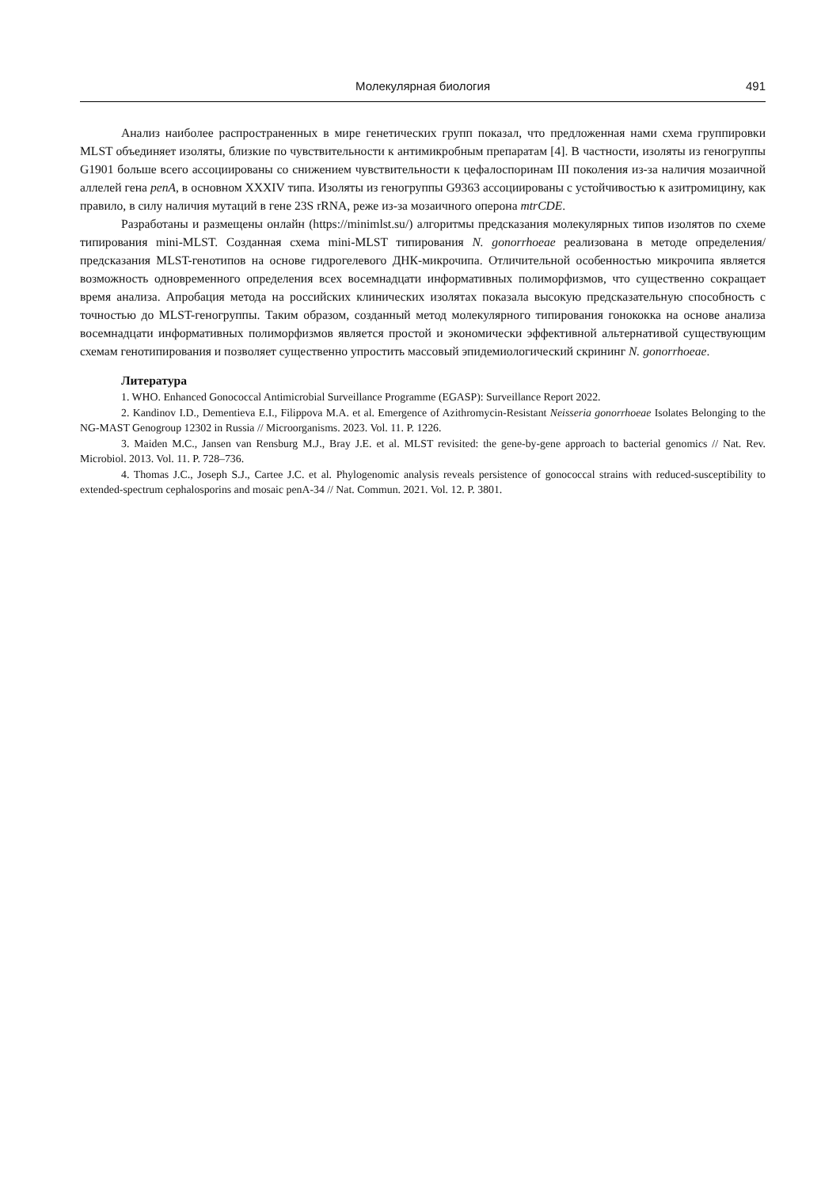Молекулярная биология 491
Анализ наиболее распространенных в мире генетических групп показал, что предложенная нами схема группировки MLST объединяет изоляты, близкие по чувствительности к антимикробным препаратам [4]. В частности, изоляты из геногруппы G1901 больше всего ассоциированы со снижением чувствительности к цефалоспоринам III поколения из-за наличия мозаичной аллелей гена penA, в основном XXXIV типа. Изоляты из геногруппы G9363 ассоциированы с устойчивостью к азитромицину, как правило, в силу наличия мутаций в гене 23S rRNA, реже из-за мозаичного оперона mtrCDE.
Разработаны и размещены онлайн (https://minimlst.su/) алгоритмы предсказания молекулярных типов изолятов по схеме типирования mini-MLST. Созданная схема mini-MLST типирования N. gonorrhoeae реализована в методе определения/предсказания MLST-генотипов на основе гидрогелевого ДНК-микрочипа. Отличительной особенностью микрочипа является возможность одновременного определения всех восемнадцати информативных полиморфизмов, что существенно сокращает время анализа. Апробация метода на российских клинических изолятах показала высокую предсказательную способность с точностью до MLST-геногруппы. Таким образом, созданный метод молекулярного типирования гонококка на основе анализа восемнадцати информативных полиморфизмов является простой и экономически эффективной альтернативой существующим схемам генотипирования и позволяет существенно упростить массовый эпидемиологический скрининг N. gonorrhoeae.
Литература
1. WHO. Enhanced Gonococcal Antimicrobial Surveillance Programme (EGASP): Surveillance Report 2022.
2. Kandinov I.D., Dementieva E.I., Filippova M.A. et al. Emergence of Azithromycin-Resistant Neisseria gonorrhoeae Isolates Belonging to the NG-MAST Genogroup 12302 in Russia // Microorganisms. 2023. Vol. 11. P. 1226.
3. Maiden M.C., Jansen van Rensburg M.J., Bray J.E. et al. MLST revisited: the gene-by-gene approach to bacterial genomics // Nat. Rev. Microbiol. 2013. Vol. 11. P. 728–736.
4. Thomas J.C., Joseph S.J., Cartee J.C. et al. Phylogenomic analysis reveals persistence of gonococcal strains with reduced-susceptibility to extended-spectrum cephalosporins and mosaic penA-34 // Nat. Commun. 2021. Vol. 12. P. 3801.